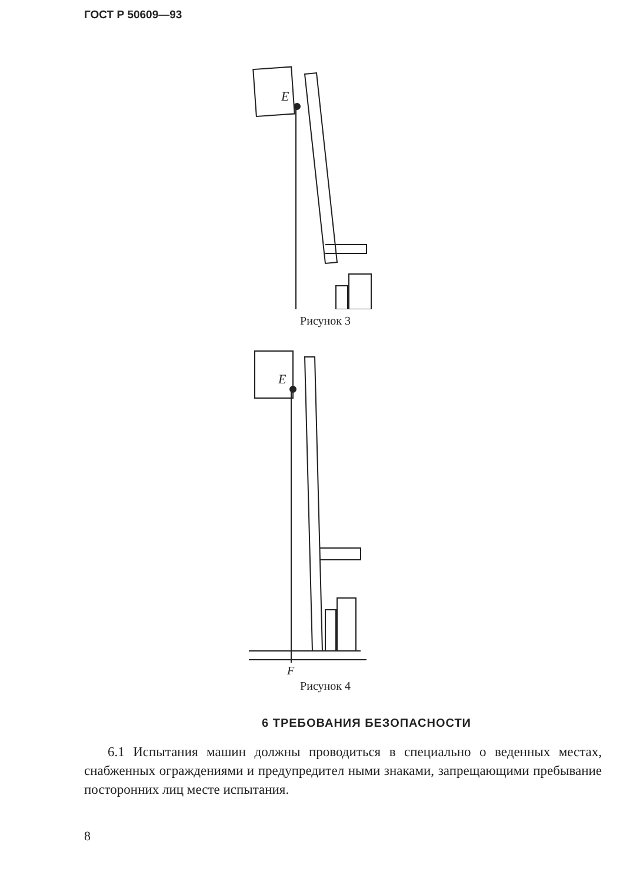ГОСТ Р 50609—93
E
Рисунок 3
E
F
Рисунок 4
6 ТРЕБОВАНИЯ БЕЗОПАСНОСТИ
6.1 Испытания машин должны проводиться в специально о веденных местах, снабженных ограждениями и предупредител ными знаками, запрещающими пребывание посторонних лиц месте испытания.
8